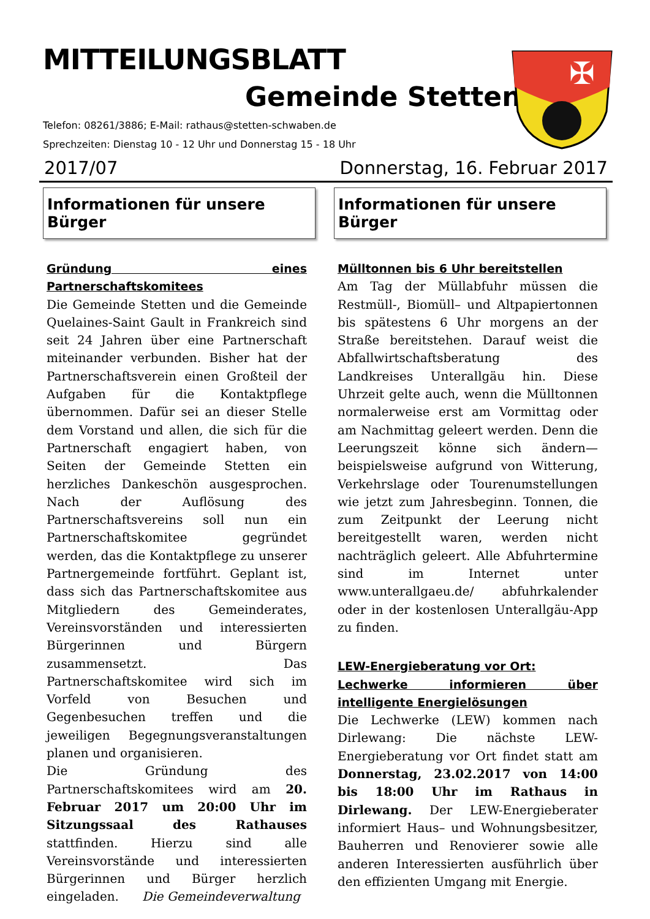MITTEILUNGSBLATT
Gemeinde Stetten
Telefon: 08261/3886; E-Mail: rathaus@stetten-schwaben.de
Sprechzeiten: Dienstag 10 - 12 Uhr und Donnerstag 15 - 18 Uhr
✠
2017/07 Donnerstag, 16. Februar 2017
Informationen für unsere Bürger
Gründung eines Partnerschaftskomitees
Die Gemeinde Stetten und die Gemeinde Quelaines-Saint Gault in Frankreich sind seit 24 Jahren über eine Partnerschaft miteinander verbunden. Bisher hat der Partnerschaftsverein einen Großteil der Aufgaben für die Kontaktpflege übernommen. Dafür sei an dieser Stelle dem Vorstand und allen, die sich für die Partnerschaft engagiert haben, von Seiten der Gemeinde Stetten ein herzliches Dankeschön ausgesprochen. Nach der Auflösung des Partnerschaftsvereins soll nun ein Partnerschaftskomitee gegründet werden, das die Kontaktpflege zu unserer Partnergemeinde fortführt. Geplant ist, dass sich das Partnerschaftskomitee aus Mitgliedern des Gemeinderates, Vereinsvorständen und interessierten Bürgerinnen und Bürgern zusammensetzt. Das Partnerschaftskomitee wird sich im Vorfeld von Besuchen und Gegenbesuchen treffen und die jeweiligen Begegnungsveranstaltungen planen und organisieren.
Die Gründung des Partnerschaftskomitees wird am 20. Februar 2017 um 20:00 Uhr im Sitzungssaal des Rathauses stattfinden. Hierzu sind alle Vereinsvorstände und interessierten Bürgerinnen und Bürger herzlich eingeladen. Die Gemeindeverwaltung
Informationen für unsere Bürger
Mülltonnen bis 6 Uhr bereitstellen
Am Tag der Müllabfuhr müssen die Restmüll-, Biomüll– und Altpapiertonnen bis spätestens 6 Uhr morgens an der Straße bereitstehen. Darauf weist die Abfallwirtschaftsberatung des Landkreises Unterallgäu hin. Diese Uhrzeit gelte auch, wenn die Mülltonnen normalerweise erst am Vormittag oder am Nachmittag geleert werden. Denn die Leerungszeit könne sich ändern— beispielsweise aufgrund von Witterung, Verkehrslage oder Tourenumstellungen wie jetzt zum Jahresbeginn. Tonnen, die zum Zeitpunkt der Leerung nicht bereitgestellt waren, werden nicht nachträglich geleert. Alle Abfuhrtermine sind im Internet unter www.unterallgaeu.de/ abfuhrkalender oder in der kostenlosen Unterallgäu-App zu finden.
LEW-Energieberatung vor Ort:
Lechwerke informieren über intelligente Energielösungen
Die Lechwerke (LEW) kommen nach Dirlewang: Die nächste LEW-Energieberatung vor Ort findet statt am Donnerstag, 23.02.2017 von 14:00 bis 18:00 Uhr im Rathaus in Dirlewang. Der LEW-Energieberater informiert Haus– und Wohnungsbesitzer, Bauherren und Renovierer sowie alle anderen Interessierten ausführlich über den effizienten Umgang mit Energie.